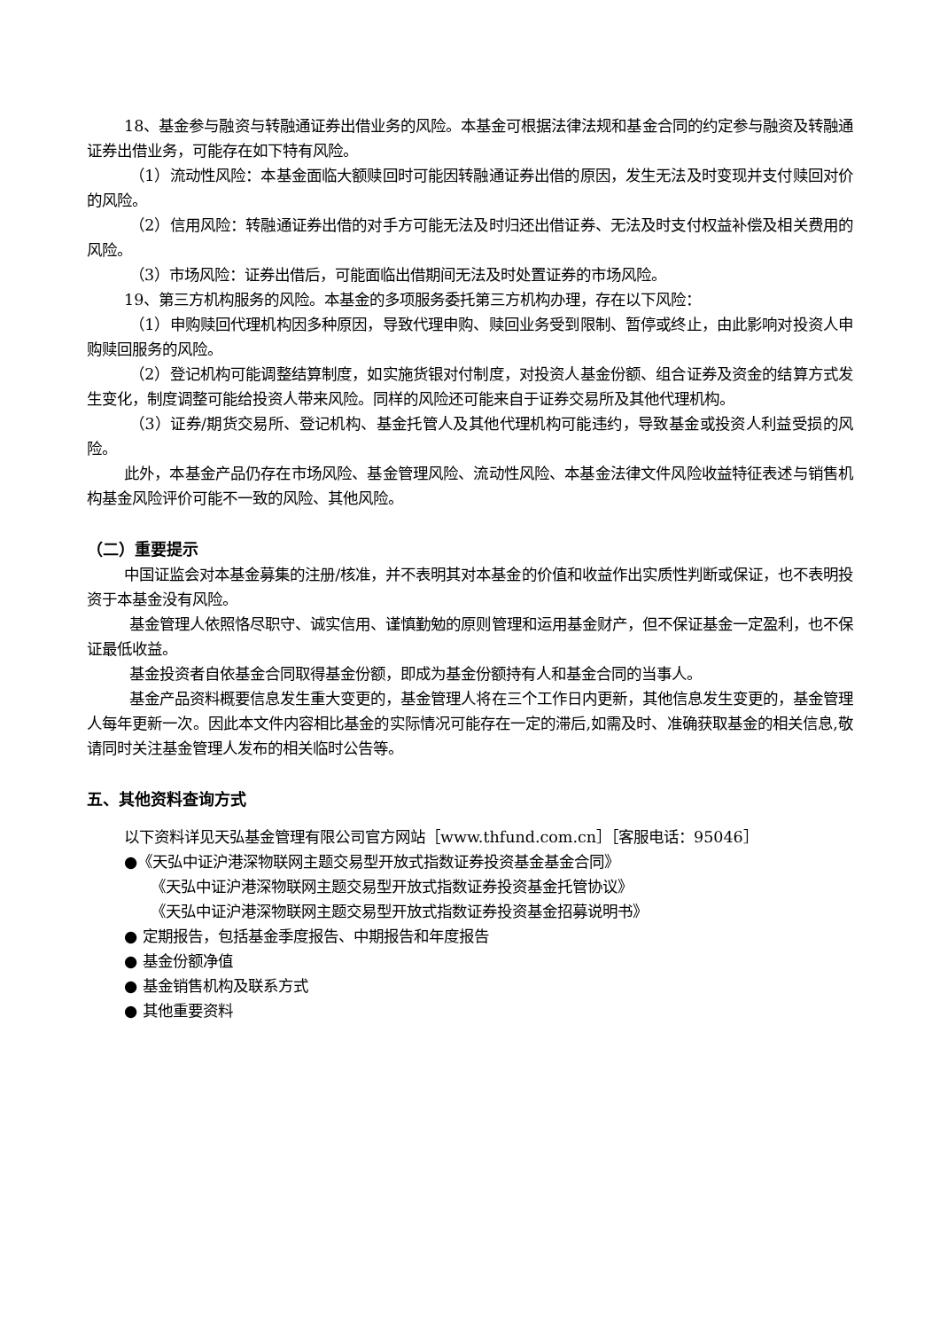18、基金参与融资与转融通证券出借业务的风险。本基金可根据法律法规和基金合同的约定参与融资及转融通证券出借业务，可能存在如下特有风险。
（1）流动性风险：本基金面临大额赎回时可能因转融通证券出借的原因，发生无法及时变现并支付赎回对价的风险。
（2）信用风险：转融通证券出借的对手方可能无法及时归还出借证券、无法及时支付权益补偿及相关费用的风险。
（3）市场风险：证券出借后，可能面临出借期间无法及时处置证券的市场风险。
19、第三方机构服务的风险。本基金的多项服务委托第三方机构办理，存在以下风险：
（1）申购赎回代理机构因多种原因，导致代理申购、赎回业务受到限制、暂停或终止，由此影响对投资人申购赎回服务的风险。
（2）登记机构可能调整结算制度，如实施货银对付制度，对投资人基金份额、组合证券及资金的结算方式发生变化，制度调整可能给投资人带来风险。同样的风险还可能来自于证券交易所及其他代理机构。
（3）证券/期货交易所、登记机构、基金托管人及其他代理机构可能违约，导致基金或投资人利益受损的风险。
此外，本基金产品仍存在市场风险、基金管理风险、流动性风险、本基金法律文件风险收益特征表述与销售机构基金风险评价可能不一致的风险、其他风险。
（二）重要提示
中国证监会对本基金募集的注册/核准，并不表明其对本基金的价值和收益作出实质性判断或保证，也不表明投资于本基金没有风险。
基金管理人依照恪尽职守、诚实信用、谨慎勤勉的原则管理和运用基金财产，但不保证基金一定盈利，也不保证最低收益。
基金投资者自依基金合同取得基金份额，即成为基金份额持有人和基金合同的当事人。
基金产品资料概要信息发生重大变更的，基金管理人将在三个工作日内更新，其他信息发生变更的，基金管理人每年更新一次。因此本文件内容相比基金的实际情况可能存在一定的滞后,如需及时、准确获取基金的相关信息,敬请同时关注基金管理人发布的相关临时公告等。
五、其他资料查询方式
以下资料详见天弘基金管理有限公司官方网站［www.thfund.com.cn］［客服电话：95046］
●《天弘中证沪港深物联网主题交易型开放式指数证券投资基金基金合同》
《天弘中证沪港深物联网主题交易型开放式指数证券投资基金托管协议》
《天弘中证沪港深物联网主题交易型开放式指数证券投资基金招募说明书》
● 定期报告，包括基金季度报告、中期报告和年度报告
● 基金份额净值
● 基金销售机构及联系方式
● 其他重要资料